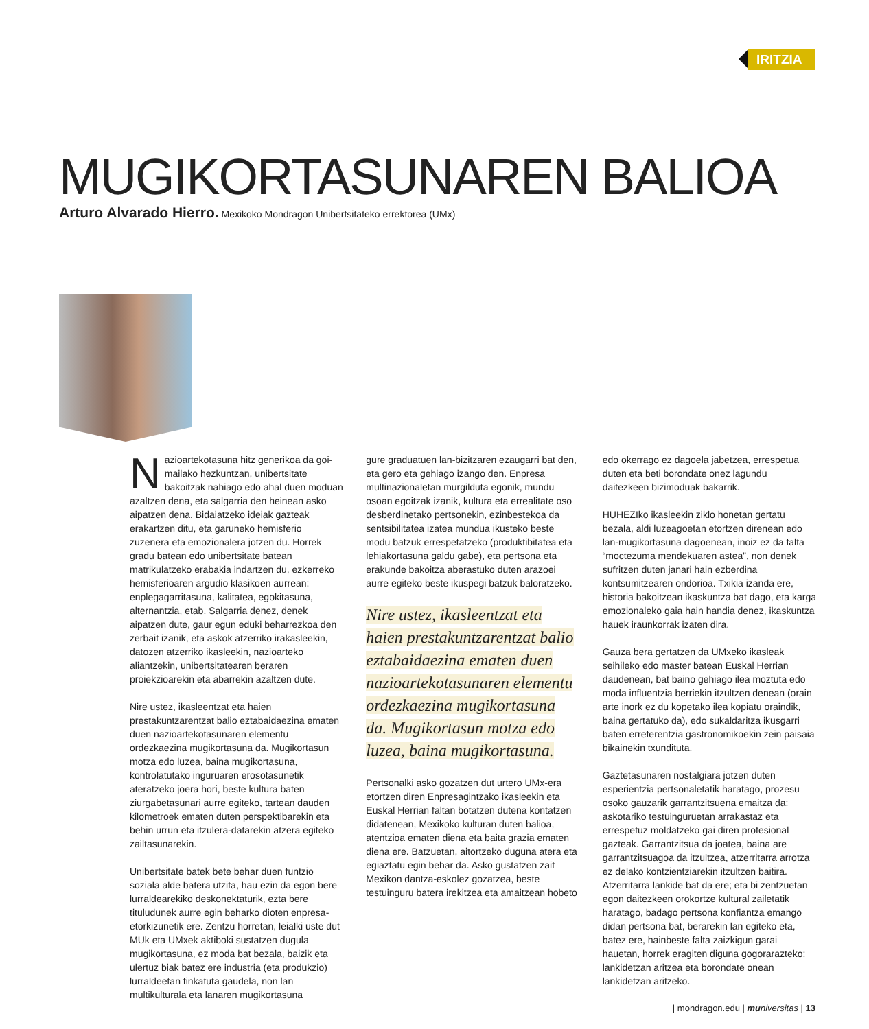IRITZIA
MUGIKORTASUNAREN BALIOA
Arturo Alvarado Hierro. Mexikoko Mondragon Unibertsitateko errektorea (UMx)
Nazioartekotasuna hitz generikoa da goi-mailako hezkuntzan, unibertsitate bakoitzak nahiago edo ahal duen moduan azaltzen dena, eta salgarria den heinean asko aipatzen dena. Bidaiatzeko ideiak gazteak erakartzen ditu, eta garuneko hemisferio zuzenera eta emozionalera jotzen du. Horrek gradu batean edo unibertsitate batean matrikulatzeko erabakia indartzen du, ezkerreko hemisferioaren argudio klasikoen aurrean: enplegagarritasuna, kalitatea, egokitasuna, alternantzia, etab. Salgarria denez, denek aipatzen dute, gaur egun eduki beharrezkoa den zerbait izanik, eta askok atzerriko irakasleekin, datozen atzerriko ikasleekin, nazioarteko aliantzekin, unibertsitatearen beraren proiekzioarekin eta abarrekin azaltzen dute.
Nire ustez, ikasleentzat eta haien prestakuntzarentzat balio eztabaidaezina ematen duen nazioartekotasunaren elementu ordezkaezina mugikortasuna da. Mugikortasun motza edo luzea, baina mugikortasuna, kontrolatutako inguruaren erosotasunetik ateratzeko joera hori, beste kultura baten ziurgabetasunari aurre egiteko, tartean dauden kilometroek ematen duten perspektibarekin eta behin urrun eta itzulera-datarekin atzera egiteko zailtasunarekin.
Unibertsitate batek bete behar duen funtzio soziala alde batera utzita, hau ezin da egon bere lurraldearekiko deskonektaturik, ezta bere tituludunek aurre egin beharko dioten enpresa-etorkizunetik ere. Zentzu horretan, leialki uste dut MUk eta UMxek aktiboki sustatzen dugula mugikortasuna, ez moda bat bezala, baizik eta ulertuz biak batez ere industria (eta produkzio) lurraldeetan finkatuta gaudela, non lan multikulturala eta lanaren mugikortasuna
gure graduatuen lan-bizitzaren ezaugarri bat den, eta gero eta gehiago izango den. Enpresa multinazionaletan murgilduta egonik, mundu osoan egoitzak izanik, kultura eta errealitate oso desberdinetako pertsonekin, ezinbestekoa da sentsibilitatea izatea mundua ikusteko beste modu batzuk errespetatzeko (produktibitatea eta lehiakortasuna galdu gabe), eta pertsona eta erakunde bakoitza aberastuko duten arazoei aurre egiteko beste ikuspegi batzuk baloratzeko.
Nire ustez, ikasleentzat eta haien prestakuntzarentzat balio eztabaidaezina ematen duen nazioartekotasunaren elementu ordezkaezina mugikortasuna da. Mugikortasun motza edo luzea, baina mugikortasuna.
Pertsonalki asko gozatzen dut urtero UMx-era etortzen diren Enpresagintzako ikasleekin eta Euskal Herrian faltan botatzen dutena kontatzen didatenean, Mexikoko kulturan duten balioa, atentzioa ematen diena eta baita grazia ematen diena ere. Batzuetan, aitortzeko duguna atera eta egiaztatu egin behar da. Asko gustatzen zait Mexikon dantza-eskolez gozatzea, beste testuinguru batera irekitzea eta amaitzean hobeto
edo okerrago ez dagoela jabetzea, errespetua duten eta beti borondate onez lagundu daitezkeen bizimoduak bakarrik.
HUHEZIko ikasleekin ziklo honetan gertatu bezala, aldi luzeagoetan etortzen direnean edo lan-mugikortasuna dagoenean, inoiz ez da falta “moctezuma mendekuaren astea”, non denek sufritzen duten janari hain ezberdina kontsumitzearen ondorioa. Txikia izanda ere, historia bakoitzean ikaskuntza bat dago, eta karga emozionaleko gaia hain handia denez, ikaskuntza hauek iraunkorrak izaten dira.
Gauza bera gertatzen da UMxeko ikasleak seihileko edo master batean Euskal Herrian daudenean, bat baino gehiago ilea moztuta edo moda influentzia berriekin itzultzen denean (orain arte inork ez du kopetako ilea kopiatu oraindik, baina gertatuko da), edo sukaldaritza ikusgarri baten erreferentzia gastronomikoekin zein paisaia bikainekin txundituta.
Gaztetasunaren nostalgiara jotzen duten esperientzia pertsonaletatik haratago, prozesu osoko gauzarik garrantzitsuena emaitza da: askotariko testuinguruetan arrakastaz eta errespetuz moldatzeko gai diren profesional gazteak. Garrantzitsua da joatea, baina are garrantzitsuagoa da itzultzea, atzerritarra arrotza ez delako kontzientziarekin itzultzen baitira. Atzerritarra lankide bat da ere; eta bi zentzuetan egon daitezkeen orokortze kultural zailetatik haratago, badago pertsona konfiantza emango didan pertsona bat, berarekin lan egiteko eta, batez ere, hainbeste falta zaizkigun garai hauetan, horrek eragiten diguna gogorarazteko: lankidetzan aritzea eta borondate onean lankidetzan aritzeko.
| mondragon.edu | mu niversitas | 13